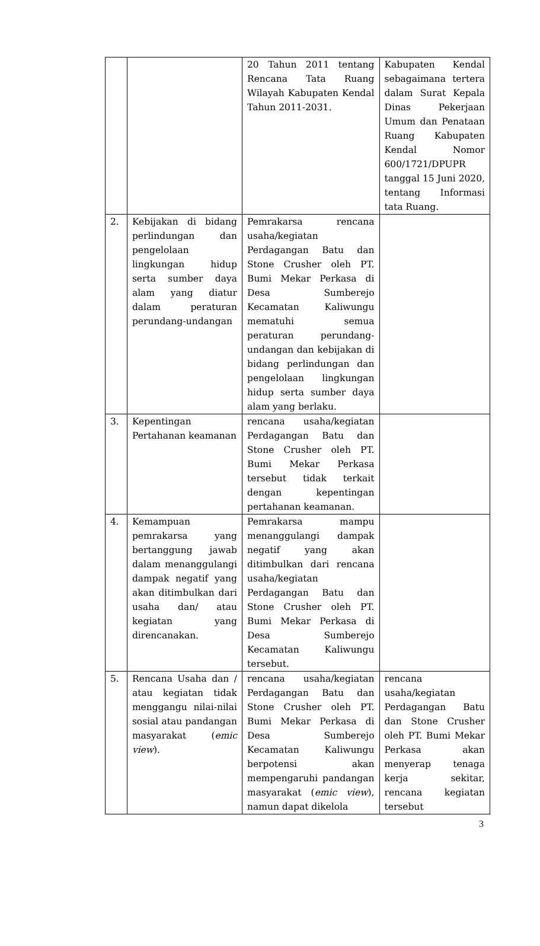| | | 20 Tahun 2011 tentang Rencana Tata Ruang Wilayah Kabupaten Kendal Tahun 2011-2031. | Kabupaten Kendal sebagaimana tertera dalam Surat Kepala Dinas Pekerjaan Umum dan Penataan Ruang Kabupaten Kendal Nomor 600/1721/DPUPR tanggal 15 Juni 2020, tentang Informasi tata Ruang. |
| 2. | Kebijakan di bidang perlindungan dan pengelolaan lingkungan hidup serta sumber daya alam yang diatur dalam peraturan perundang-undangan | Pemrakarsa rencana usaha/kegiatan Perdagangan Batu dan Stone Crusher oleh PT. Bumi Mekar Perkasa di Desa Sumberejo Kecamatan Kaliwungu mematuhi semua peraturan perundang-undangan dan kebijakan di bidang perlindungan dan pengelolaan lingkungan hidup serta sumber daya alam yang berlaku. | |
| 3. | Kepentingan Pertahanan keamanan | rencana usaha/kegiatan Perdagangan Batu dan Stone Crusher oleh PT. Bumi Mekar Perkasa tersebut tidak terkait dengan kepentingan pertahanan keamanan. | |
| 4. | Kemampuan pemrakarsa yang bertanggung jawab dalam menanggulangi dampak negatif yang akan ditimbulkan dari usaha dan/ atau kegiatan yang direncanakan. | Pemrakarsa mampu menanggulangi dampak negatif yang akan ditimbulkan dari rencana usaha/kegiatan Perdagangan Batu dan Stone Crusher oleh PT. Bumi Mekar Perkasa di Desa Sumberejo Kecamatan Kaliwungu tersebut. | |
| 5. | Rencana Usaha dan / atau kegiatan tidak menggangu nilai-nilai sosial atau pandangan masyarakat ( emic view ). | rencana usaha/kegiatan Perdagangan Batu dan Stone Crusher oleh PT. Bumi Mekar Perkasa di Desa Sumberejo Kecamatan Kaliwungu berpotensi akan mempengaruhi pandangan masyarakat ( emic view ), namun dapat dikelola | rencana usaha/kegiatan Perdagangan Batu dan Stone Crusher oleh PT. Bumi Mekar Perkasa akan menyerap tenaga kerja sekitar, rencana kegiatan tersebut |
3